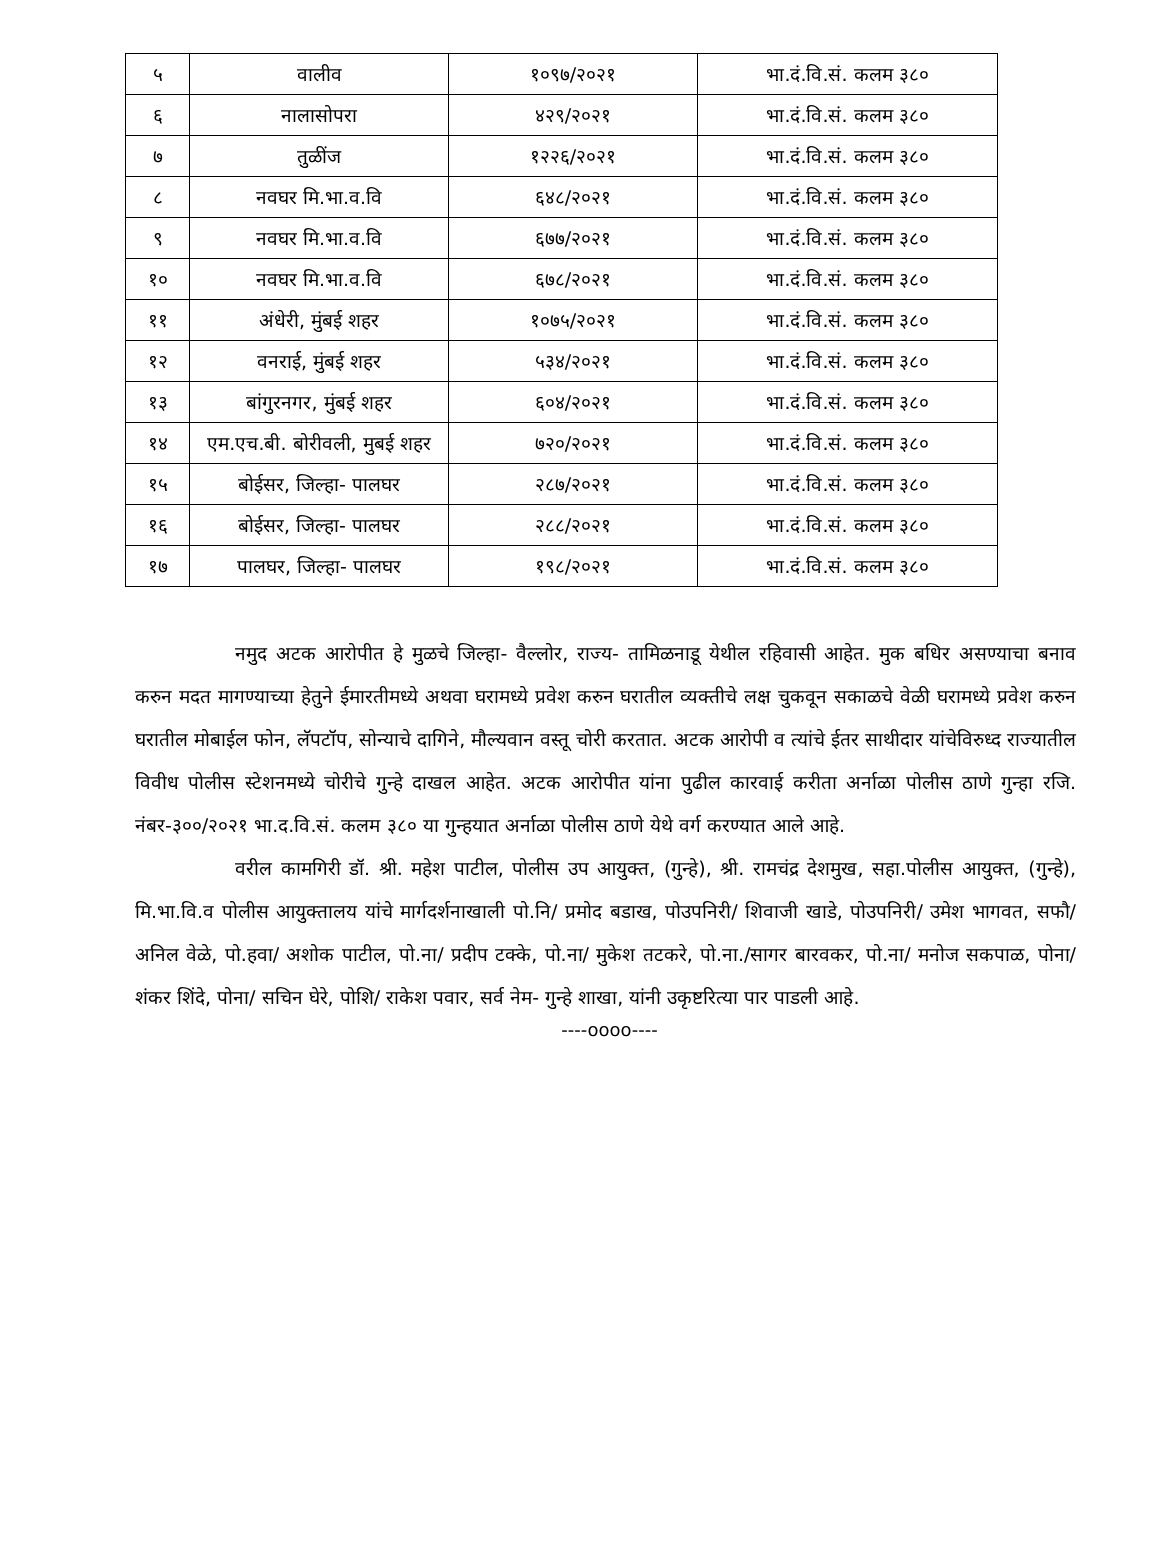| ५ | वालीव | १०९७/२०२१ | भा.दं.वि.सं. कलम ३८० |
| ६ | नालासोपरा | ४२९/२०२१ | भा.दं.वि.सं. कलम ३८० |
| ७ | तुळींज | १२२६/२०२१ | भा.दं.वि.सं. कलम ३८० |
| ८ | नवघर मि.भा.व.वि | ६४८/२०२१ | भा.दं.वि.सं. कलम ३८० |
| ९ | नवघर मि.भा.व.वि | ६७७/२०२१ | भा.दं.वि.सं. कलम ३८० |
| १० | नवघर मि.भा.व.वि | ६७८/२०२१ | भा.दं.वि.सं. कलम ३८० |
| ११ | अंधेरी, मुंबई शहर | १०७५/२०२१ | भा.दं.वि.सं. कलम ३८० |
| १२ | वनराई, मुंबई शहर | ५३४/२०२१ | भा.दं.वि.सं. कलम ३८० |
| १३ | बांगुरनगर, मुंबई शहर | ६०४/२०२१ | भा.दं.वि.सं. कलम ३८० |
| १४ | एम.एच.बी. बोरीवली, मुबई शहर | ७२०/२०२१ | भा.दं.वि.सं. कलम ३८० |
| १५ | बोईसर, जिल्हा- पालघर | २८७/२०२१ | भा.दं.वि.सं. कलम ३८० |
| १६ | बोईसर, जिल्हा- पालघर | २८८/२०२१ | भा.दं.वि.सं. कलम ३८० |
| १७ | पालघर, जिल्हा- पालघर | १९८/२०२१ | भा.दं.वि.सं. कलम ३८० |
नमुद अटक आरोपीत हे मुळचे जिल्हा- वैल्लोर, राज्य- तामिळनाडू येथील रहिवासी आहेत. मुक बधिर असण्याचा बनाव करुन मदत मागण्याच्या हेतुने ईमारतीमध्ये अथवा घरामध्ये प्रवेश करुन घरातील व्यक्तीचे लक्ष चुकवून सकाळचे वेळी घरामध्ये प्रवेश करुन घरातील मोबाईल फोन, लॅपटॉप, सोन्याचे दागिने, मौल्यवान वस्तू चोरी करतात. अटक आरोपी व त्यांचे ईतर साथीदार यांचेविरुध्द राज्यातील विवीध पोलीस स्टेशनमध्ये चोरीचे गुन्हे दाखल आहेत. अटक आरोपीत यांना पुढील कारवाई करीता अर्नाळा पोलीस ठाणे गुन्हा रजि. नंबर-३००/२०२१ भा.द.वि.सं. कलम ३८० या गुन्हयात अर्नाळा पोलीस ठाणे येथे वर्ग करण्यात आले आहे.
वरील कामगिरी डॉ. श्री. महेश पाटील, पोलीस उप आयुक्त, (गुन्हे), श्री. रामचंद्र देशमुख, सहा.पोलीस आयुक्त, (गुन्हे), मि.भा.वि.व पोलीस आयुक्तालय यांचे मार्गदर्शनाखाली पो.नि/ प्रमोद बडाख, पोउपनिरी/ शिवाजी खाडे, पोउपनिरी/ उमेश भागवत, सफौ/ अनिल वेळे, पो.हवा/ अशोक पाटील, पो.ना/ प्रदीप टक्के, पो.ना/ मुकेश तटकरे, पो.ना./सागर बारवकर, पो.ना/ मनोज सकपाळ, पोना/ शंकर शिंदे, पोना/ सचिन घेरे, पोशि/ राकेश पवार, सर्व नेम- गुन्हे शाखा, यांनी उकृष्टरित्या पार पाडली आहे.
----oooo----